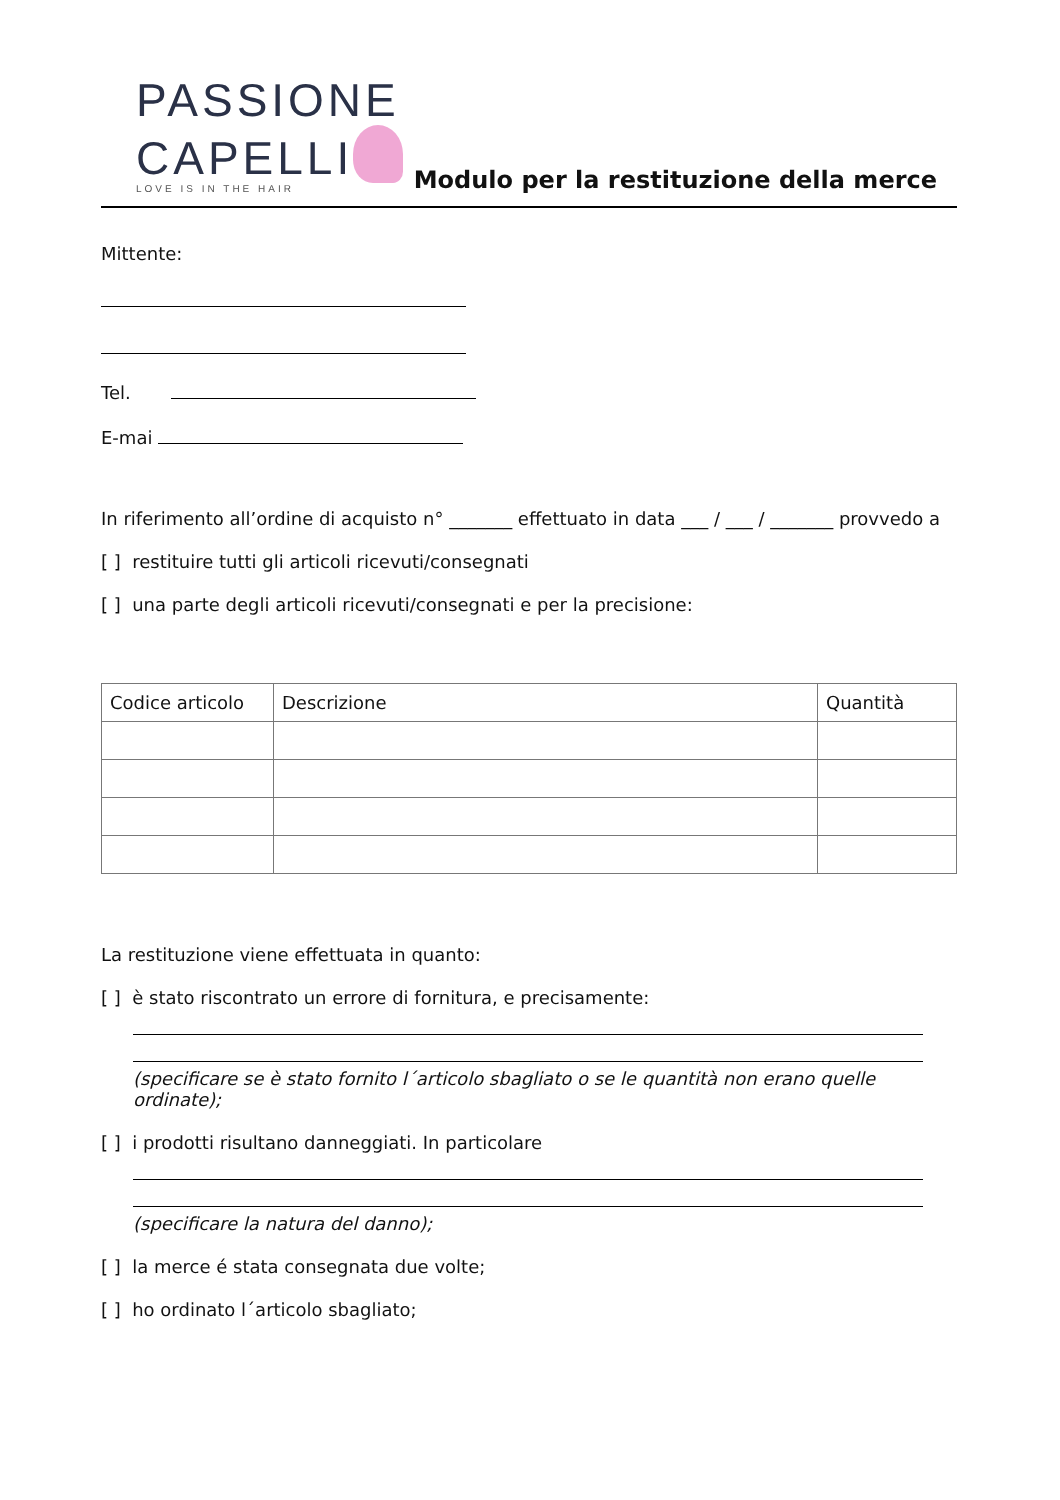PASSIONE
CAPELLI
LOVE IS IN THE HAIR
Modulo per la restituzione della merce
Mittente:
Tel.
E-mai
In riferimento all’ordine di acquisto n° _______ effettuato in data ___ / ___ / _______ provvedo a
[ ] restituire tutti gli articoli ricevuti/consegnati
[ ] una parte degli articoli ricevuti/consegnati e per la precisione:
| Codice articolo | Descrizione | Quantità |
| --- | --- | --- |
La restituzione viene effettuata in quanto:
[ ] è stato riscontrato un errore di fornitura, e precisamente:
(specificare se è stato fornito l´articolo sbagliato o se le quantità non erano quelle ordinate);
[ ] i prodotti risultano danneggiati. In particolare
(specificare la natura del danno);
[ ] la merce é stata consegnata due volte;
[ ] ho ordinato l´articolo sbagliato;